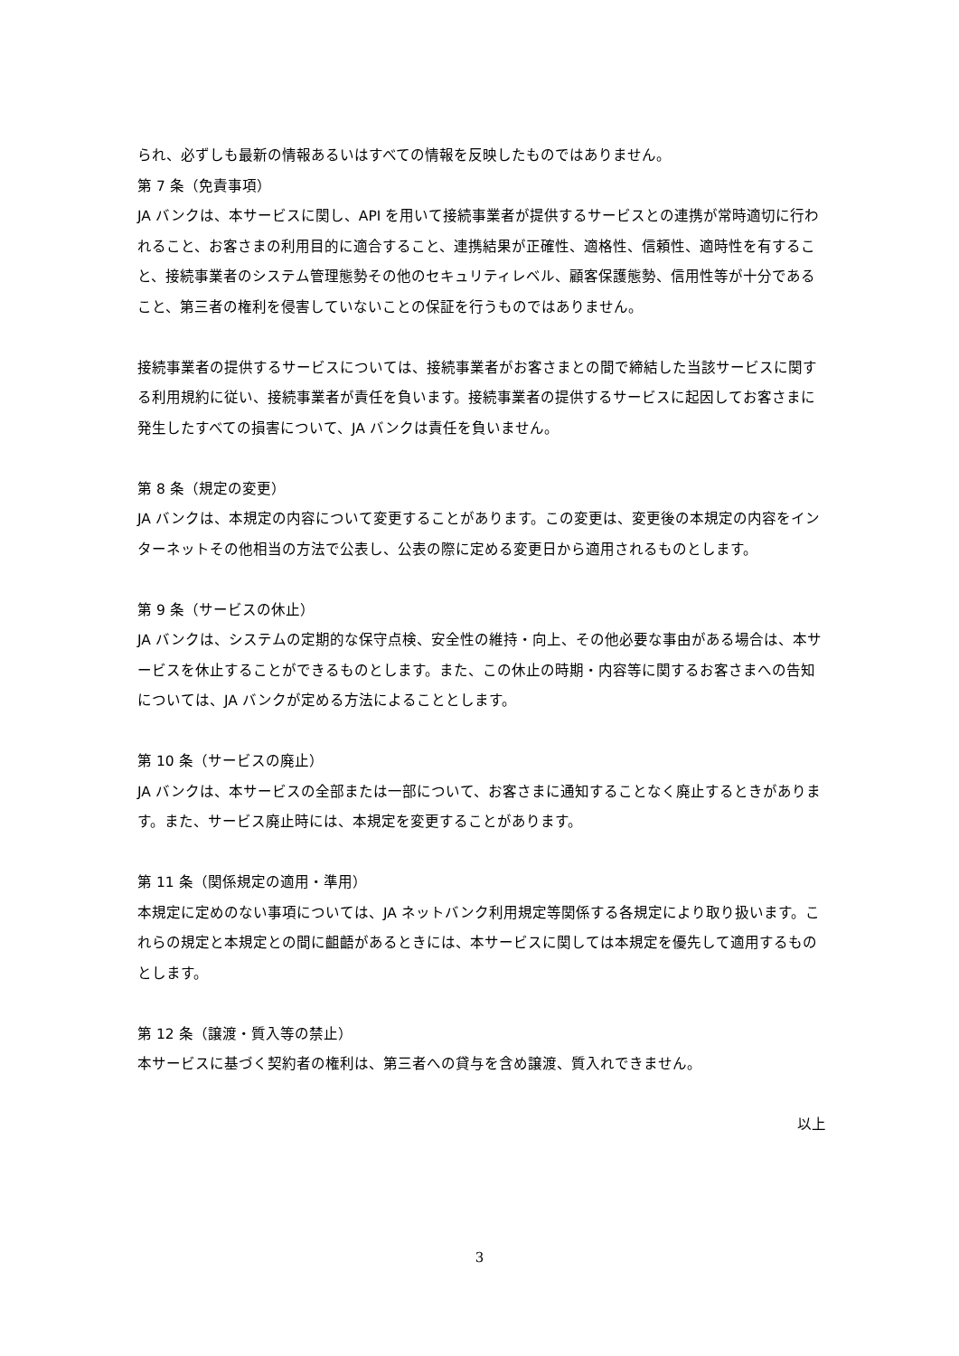られ、必ずしも最新の情報あるいはすべての情報を反映したものではありません。
第 7 条（免責事項）
JA バンクは、本サービスに関し、API を用いて接続事業者が提供するサービスとの連携が常時適切に行われること、お客さまの利用目的に適合すること、連携結果が正確性、適格性、信頼性、適時性を有すること、接続事業者のシステム管理態勢その他のセキュリティレベル、顧客保護態勢、信用性等が十分であること、第三者の権利を侵害していないことの保証を行うものではありません。
接続事業者の提供するサービスについては、接続事業者がお客さまとの間で締結した当該サービスに関する利用規約に従い、接続事業者が責任を負います。接続事業者の提供するサービスに起因してお客さまに発生したすべての損害について、JA バンクは責任を負いません。
第 8 条（規定の変更）
JA バンクは、本規定の内容について変更することがあります。この変更は、変更後の本規定の内容をインターネットその他相当の方法で公表し、公表の際に定める変更日から適用されるものとします。
第 9 条（サービスの休止）
JA バンクは、システムの定期的な保守点検、安全性の維持・向上、その他必要な事由がある場合は、本サービスを休止することができるものとします。また、この休止の時期・内容等に関するお客さまへの告知については、JA バンクが定める方法によることとします。
第 10 条（サービスの廃止）
JA バンクは、本サービスの全部または一部について、お客さまに通知することなく廃止するときがあります。また、サービス廃止時には、本規定を変更することがあります。
第 11 条（関係規定の適用・準用）
本規定に定めのない事項については、JA ネットバンク利用規定等関係する各規定により取り扱います。これらの規定と本規定との間に齟齬があるときには、本サービスに関しては本規定を優先して適用するものとします。
第 12 条（譲渡・質入等の禁止）
本サービスに基づく契約者の権利は、第三者への貸与を含め譲渡、質入れできません。
以上
3